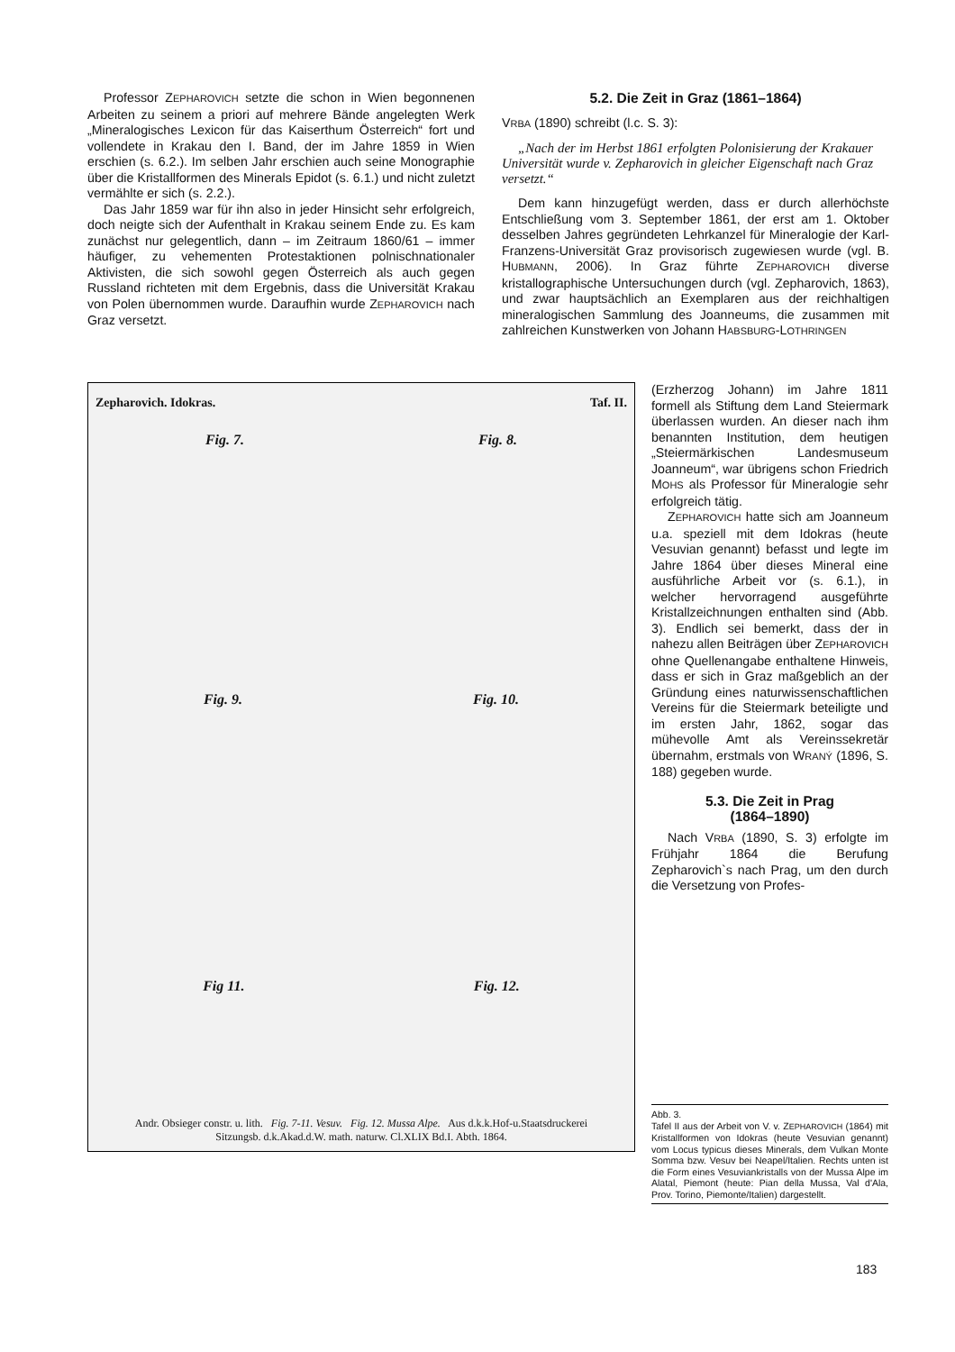Professor ZEPHAROVICH setzte die schon in Wien begonnenen Arbeiten zu seinem a priori auf mehrere Bände angelegten Werk „Mineralogisches Lexicon für das Kaiserthum Österreich“ fort und vollendete in Krakau den I. Band, der im Jahre 1859 in Wien erschien (s. 6.2.). Im selben Jahr erschien auch seine Monographie über die Kristallformen des Minerals Epidot (s. 6.1.) und nicht zuletzt vermählte er sich (s. 2.2.).
Das Jahr 1859 war für ihn also in jeder Hinsicht sehr erfolgreich, doch neigte sich der Aufenthalt in Krakau seinem Ende zu. Es kam zunächst nur gelegentlich, dann – im Zeitraum 1860/61 – immer häufiger, zu vehementen Protestaktionen polnischnationaler Aktivisten, die sich sowohl gegen Österreich als auch gegen Russland richteten mit dem Ergebnis, dass die Universität Krakau von Polen übernommen wurde. Daraufhin wurde ZEPHAROVICH nach Graz versetzt.
5.2. Die Zeit in Graz (1861–1864)
VRBA (1890) schreibt (l.c. S. 3):
„Nach der im Herbst 1861 erfolgten Polonisierung der Krakauer Universität wurde v. Zepharovich in gleicher Eigenschaft nach Graz versetzt.“
Dem kann hinzugefügt werden, dass er durch allerhöchste Entschließung vom 3. September 1861, der erst am 1. Oktober desselben Jahres gegründeten Lehrkanzel für Mineralogie der Karl-Franzens-Universität Graz provisorisch zugewiesen wurde (vgl. B. HUBMANN, 2006). In Graz führte ZEPHAROVICH diverse kristallographische Untersuchungen durch (vgl. Zepharovich, 1863), und zwar hauptsächlich an Exemplaren aus der reichhaltigen mineralogischen Sammlung des Joanneums, die zusammen mit zahlreichen Kunstwerken von Johann HABSBURG-LOTHRINGEN
Zepharovich. Idokras. Taf. II.
Fig. 7. Fig. 8.
Fig. 9. Fig. 10.
Fig 11. Fig. 12.
Andr. Obsieger constr. u. lith. Fig. 7-11. Vesuv. Fig. 12. Mussa Alpe. Aus d.k.k.Hof-u.Staatsdruckerei
Sitzungsb. d.k.Akad.d.W. math. naturw. Cl.XLIX Bd.I. Abth. 1864.
(Erzherzog Johann) im Jahre 1811 formell als Stiftung dem Land Steiermark überlassen wurden. An dieser nach ihm benannten Institution, dem heutigen „Steiermärkischen Landesmuseum Joanneum“, war übrigens schon Friedrich MOHS als Professor für Mineralogie sehr erfolgreich tätig.
ZEPHAROVICH hatte sich am Joanneum u.a. speziell mit dem Idokras (heute Vesuvian genannt) befasst und legte im Jahre 1864 über dieses Mineral eine ausführliche Arbeit vor (s. 6.1.), in welcher hervorragend ausgeführte Kristallzeichnungen enthalten sind (Abb. 3). Endlich sei bemerkt, dass der in nahezu allen Beiträgen über ZEPHAROVICH ohne Quellenangabe enthaltene Hinweis, dass er sich in Graz maßgeblich an der Gründung eines naturwissenschaftlichen Vereins für die Steiermark beteiligte und im ersten Jahr, 1862, sogar das mühevolle Amt als Vereinssekretär übernahm, erstmals von WRANÝ (1896, S. 188) gegeben wurde.
5.3. Die Zeit in Prag
(1864–1890)
Nach VRBA (1890, S. 3) erfolgte im Frühjahr 1864 die Berufung Zepharovich`s nach Prag, um den durch die Versetzung von Profes-
Abb. 3.
Tafel II aus der Arbeit von V. v. ZEPHAROVICH (1864) mit Kristallformen von Idokras (heute Vesuvian genannt) vom Locus typicus dieses Minerals, dem Vulkan Monte Somma bzw. Vesuv bei Neapel/Italien. Rechts unten ist die Form eines Vesuviankristalls von der Mussa Alpe im Alatal, Piemont (heute: Pian della Mussa, Val d'Ala, Prov. Torino, Piemonte/Italien) dargestellt.
183